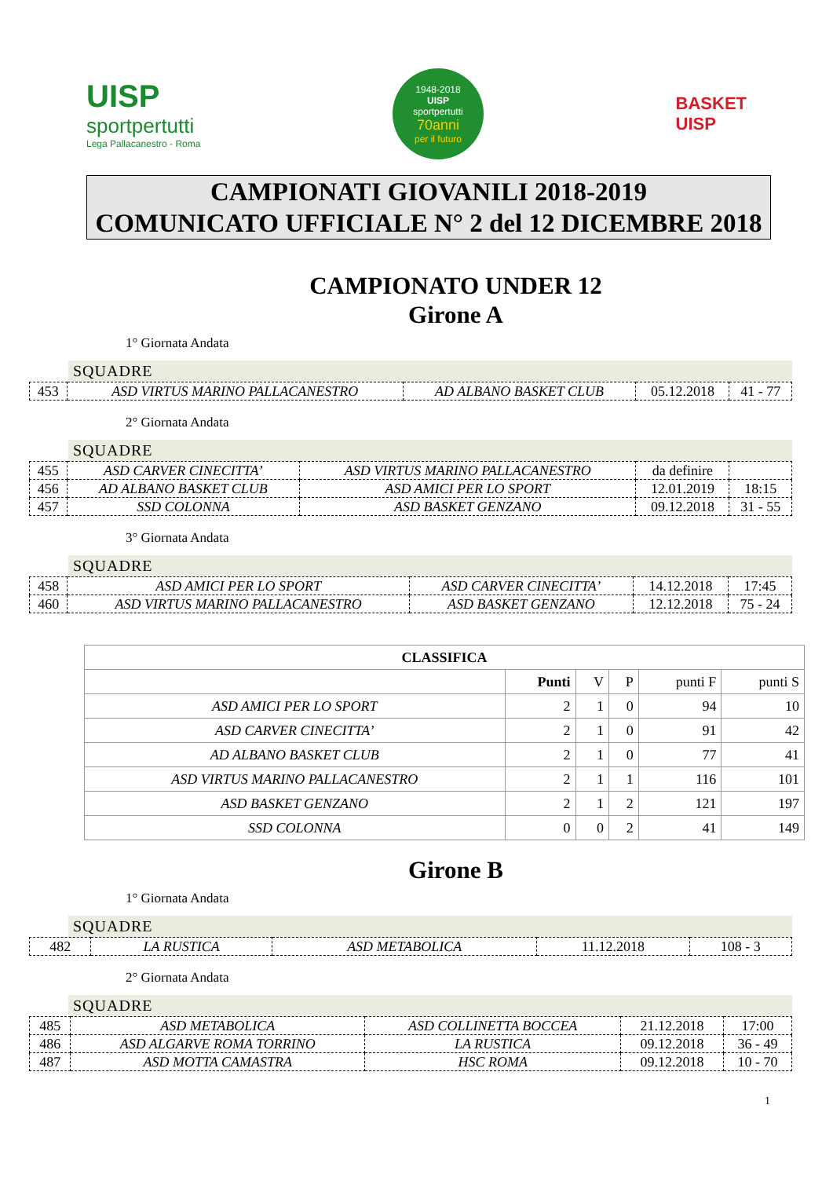UISP
sportpertutti
Lega Pallacanestro - Roma
1948-2018
UISP
sportpertutti
70anni
per il futuro
BASKET
UISP
CAMPIONATI GIOVANILI 2018-2019
COMUNICATO UFFICIALE N° 2 del 12 DICEMBRE 2018
CAMPIONATO UNDER 12
Girone A
1° Giornata Andata
SQUADRE
| 453 | ASD VIRTUS MARINO PALLACANESTRO | AD ALBANO BASKET CLUB | 05.12.2018 | 41 - 77 |
2° Giornata Andata
SQUADRE
| 455 | ASD CARVER CINECITTA’ | ASD VIRTUS MARINO PALLACANESTRO | da definire | |
| 456 | AD ALBANO BASKET CLUB | ASD AMICI PER LO SPORT | 12.01.2019 | 18:15 |
| 457 | SSD COLONNA | ASD BASKET GENZANO | 09.12.2018 | 31 - 55 |
3° Giornata Andata
SQUADRE
| 458 | ASD AMICI PER LO SPORT | ASD CARVER CINECITTA’ | 14.12.2018 | 17:45 |
| 460 | ASD VIRTUS MARINO PALLACANESTRO | ASD BASKET GENZANO | 12.12.2018 | 75 - 24 |
| CLASSIFICA | | | | | |
| --- | --- | --- | --- | --- | --- |
| | Punti | V | P | punti F | punti S |
| ASD AMICI PER LO SPORT | 2 | 1 | 0 | 94 | 10 |
| ASD CARVER CINECITTA’ | 2 | 1 | 0 | 91 | 42 |
| AD ALBANO BASKET CLUB | 2 | 1 | 0 | 77 | 41 |
| ASD VIRTUS MARINO PALLACANESTRO | 2 | 1 | 1 | 116 | 101 |
| ASD BASKET GENZANO | 2 | 1 | 2 | 121 | 197 |
| SSD COLONNA | 0 | 0 | 2 | 41 | 149 |
Girone B
1° Giornata Andata
SQUADRE
| 482 | LA RUSTICA | ASD METABOLICA | 11.12.2018 | 108 - 3 |
2° Giornata Andata
SQUADRE
| 485 | ASD METABOLICA | ASD COLLINETTA BOCCEA | 21.12.2018 | 17:00 |
| 486 | ASD ALGARVE ROMA TORRINO | LA RUSTICA | 09.12.2018 | 36 - 49 |
| 487 | ASD MOTTA CAMASTRA | HSC ROMA | 09.12.2018 | 10 - 70 |
1